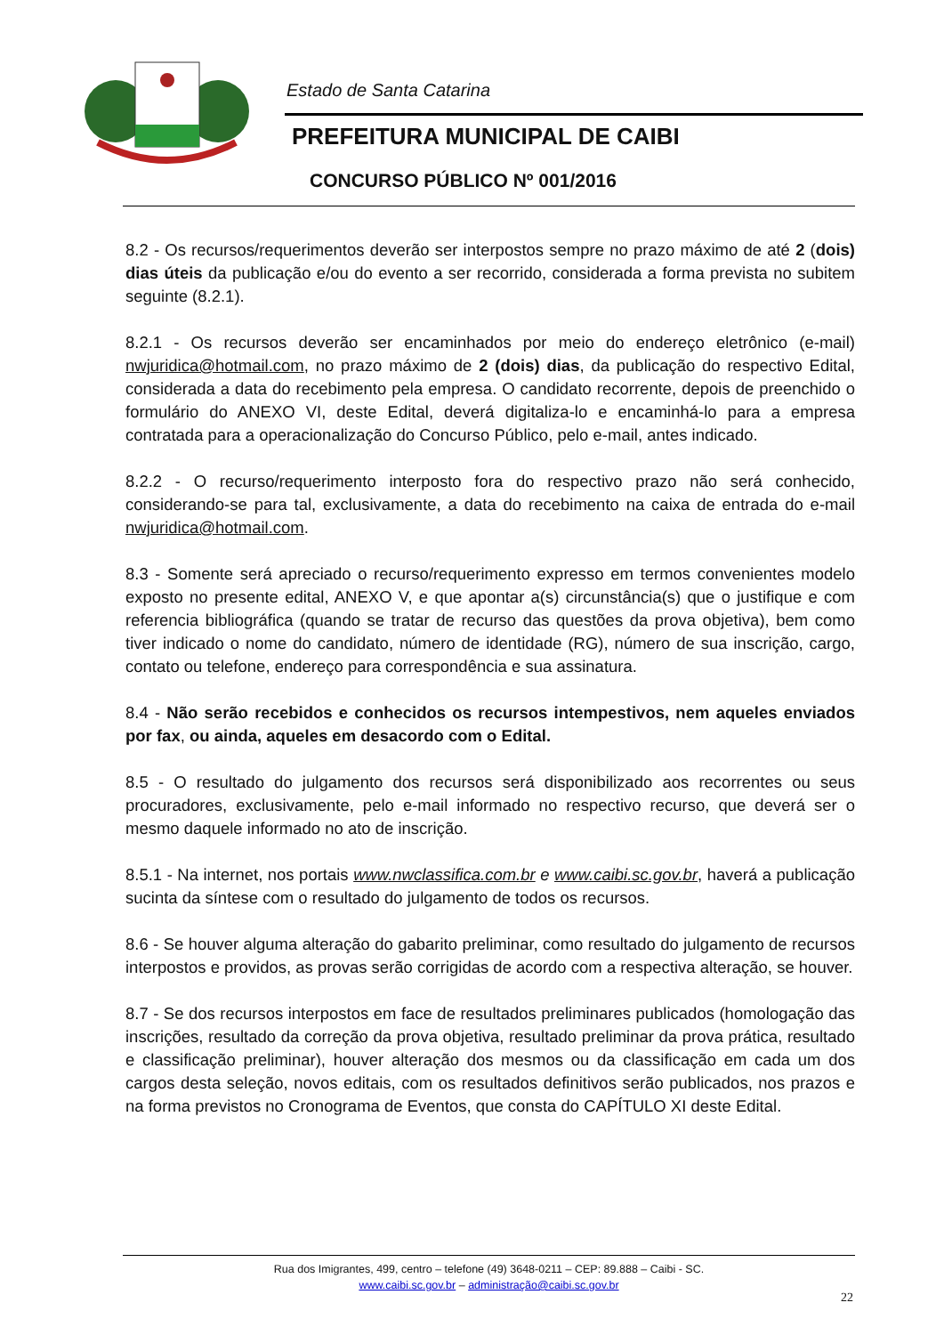Estado de Santa Catarina
PREFEITURA MUNICIPAL DE CAIBI
CONCURSO PÚBLICO Nº 001/2016
8.2 - Os recursos/requerimentos deverão ser interpostos sempre no prazo máximo de até 2 (dois) dias úteis da publicação e/ou do evento a ser recorrido, considerada a forma prevista no subitem seguinte (8.2.1).
8.2.1 - Os recursos deverão ser encaminhados por meio do endereço eletrônico (e-mail) nwjuridica@hotmail.com, no prazo máximo de 2 (dois) dias, da publicação do respectivo Edital, considerada a data do recebimento pela empresa. O candidato recorrente, depois de preenchido o formulário do ANEXO VI, deste Edital, deverá digitaliza-lo e encaminhá-lo para a empresa contratada para a operacionalização do Concurso Público, pelo e-mail, antes indicado.
8.2.2 - O recurso/requerimento interposto fora do respectivo prazo não será conhecido, considerando-se para tal, exclusivamente, a data do recebimento na caixa de entrada do e-mail nwjuridica@hotmail.com.
8.3 - Somente será apreciado o recurso/requerimento expresso em termos convenientes modelo exposto no presente edital, ANEXO V, e que apontar a(s) circunstância(s) que o justifique e com referencia bibliográfica (quando se tratar de recurso das questões da prova objetiva), bem como tiver indicado o nome do candidato, número de identidade (RG), número de sua inscrição, cargo, contato ou telefone, endereço para correspondência e sua assinatura.
8.4 - Não serão recebidos e conhecidos os recursos intempestivos, nem aqueles enviados por fax, ou ainda, aqueles em desacordo com o Edital.
8.5 - O resultado do julgamento dos recursos será disponibilizado aos recorrentes ou seus procuradores, exclusivamente, pelo e-mail informado no respectivo recurso, que deverá ser o mesmo daquele informado no ato de inscrição.
8.5.1 - Na internet, nos portais www.nwclassifica.com.br e www.caibi.sc.gov.br, haverá a publicação sucinta da síntese com o resultado do julgamento de todos os recursos.
8.6 - Se houver alguma alteração do gabarito preliminar, como resultado do julgamento de recursos interpostos e providos, as provas serão corrigidas de acordo com a respectiva alteração, se houver.
8.7 - Se dos recursos interpostos em face de resultados preliminares publicados (homologação das inscrições, resultado da correção da prova objetiva, resultado preliminar da prova prática, resultado e classificação preliminar), houver alteração dos mesmos ou da classificação em cada um dos cargos desta seleção, novos editais, com os resultados definitivos serão publicados, nos prazos e na forma previstos no Cronograma de Eventos, que consta do CAPÍTULO XI deste Edital.
Rua dos Imigrantes, 499, centro – telefone (49) 3648-0211 – CEP: 89.888 – Caibi - SC.
www.caibi.sc.gov.br – administração@caibi.sc.gov.br
22